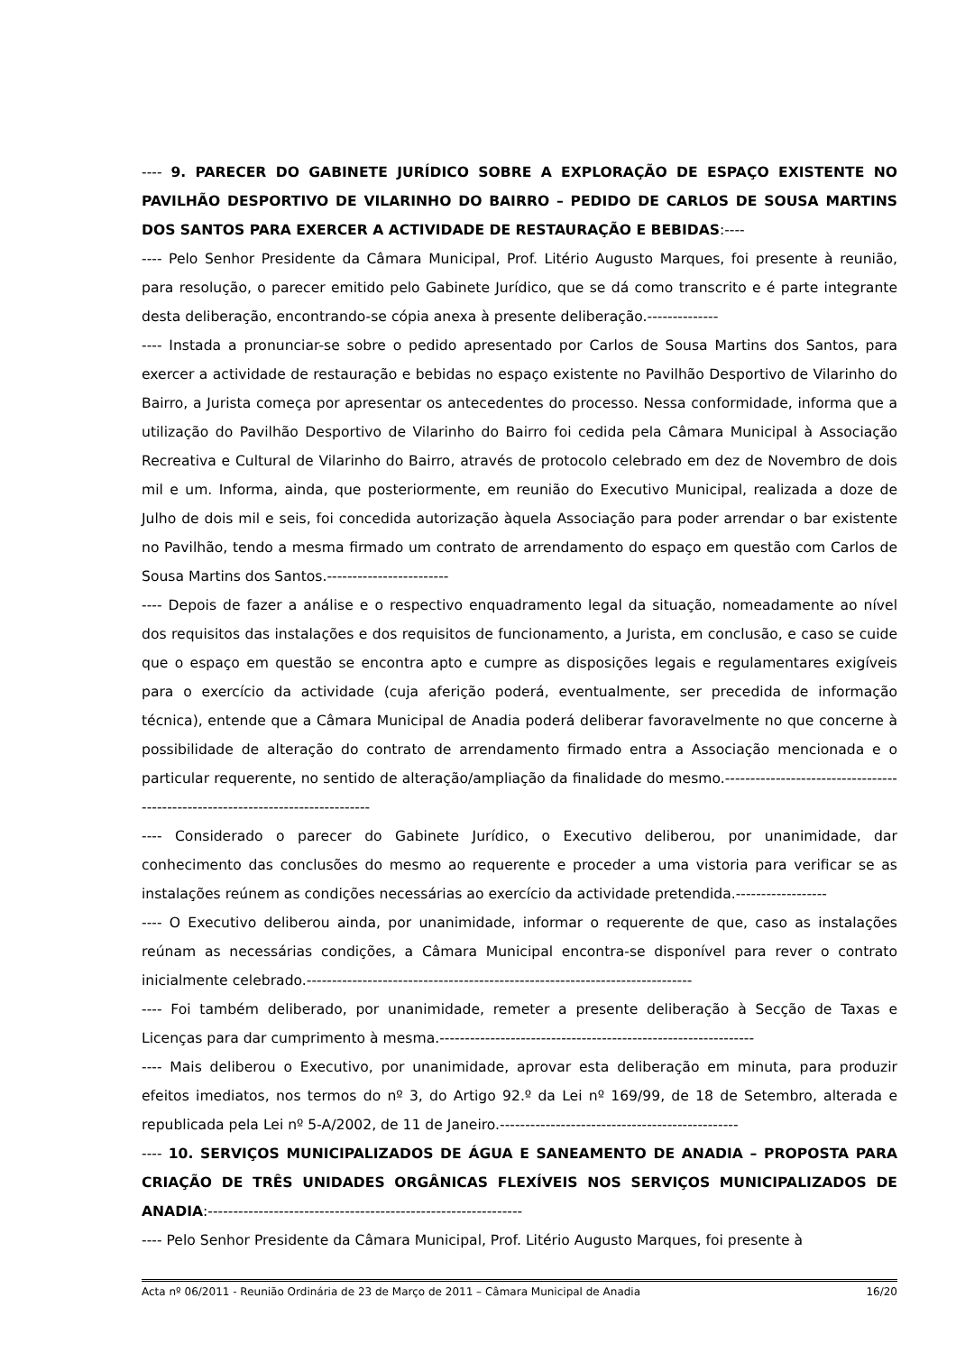---- 9. PARECER DO GABINETE JURÍDICO SOBRE A EXPLORAÇÃO DE ESPAÇO EXISTENTE NO PAVILHÃO DESPORTIVO DE VILARINHO DO BAIRRO – PEDIDO DE CARLOS DE SOUSA MARTINS DOS SANTOS PARA EXERCER A ACTIVIDADE DE RESTAURAÇÃO E BEBIDAS:----
---- Pelo Senhor Presidente da Câmara Municipal, Prof. Litério Augusto Marques, foi presente à reunião, para resolução, o parecer emitido pelo Gabinete Jurídico, que se dá como transcrito e é parte integrante desta deliberação, encontrando-se cópia anexa à presente deliberação.--------------
---- Instada a pronunciar-se sobre o pedido apresentado por Carlos de Sousa Martins dos Santos, para exercer a actividade de restauração e bebidas no espaço existente no Pavilhão Desportivo de Vilarinho do Bairro, a Jurista começa por apresentar os antecedentes do processo. Nessa conformidade, informa que a utilização do Pavilhão Desportivo de Vilarinho do Bairro foi cedida pela Câmara Municipal à Associação Recreativa e Cultural de Vilarinho do Bairro, através de protocolo celebrado em dez de Novembro de dois mil e um. Informa, ainda, que posteriormente, em reunião do Executivo Municipal, realizada a doze de Julho de dois mil e seis, foi concedida autorização àquela Associação para poder arrendar o bar existente no Pavilhão, tendo a mesma firmado um contrato de arrendamento do espaço em questão com Carlos de Sousa Martins dos Santos.------------------------
---- Depois de fazer a análise e o respectivo enquadramento legal da situação, nomeadamente ao nível dos requisitos das instalações e dos requisitos de funcionamento, a Jurista, em conclusão, e caso se cuide que o espaço em questão se encontra apto e cumpre as disposições legais e regulamentares exigíveis para o exercício da actividade (cuja aferição poderá, eventualmente, ser precedida de informação técnica), entende que a Câmara Municipal de Anadia poderá deliberar favoravelmente no que concerne à possibilidade de alteração do contrato de arrendamento firmado entra a Associação mencionada e o particular requerente, no sentido de alteração/ampliação da finalidade do mesmo.-------------------------------------------------------------------------------
---- Considerado o parecer do Gabinete Jurídico, o Executivo deliberou, por unanimidade, dar conhecimento das conclusões do mesmo ao requerente e proceder a uma vistoria para verificar se as instalações reúnem as condições necessárias ao exercício da actividade pretendida.------------------
---- O Executivo deliberou ainda, por unanimidade, informar o requerente de que, caso as instalações reúnam as necessárias condições, a Câmara Municipal encontra-se disponível para rever o contrato inicialmente celebrado.----------------------------------------------------------------------------
---- Foi também deliberado, por unanimidade, remeter a presente deliberação à Secção de Taxas e Licenças para dar cumprimento à mesma.--------------------------------------------------------------
---- Mais deliberou o Executivo, por unanimidade, aprovar esta deliberação em minuta, para produzir efeitos imediatos, nos termos do nº 3, do Artigo 92.º da Lei nº 169/99, de 18 de Setembro, alterada e republicada pela Lei nº 5-A/2002, de 11 de Janeiro.-----------------------------------------------
---- 10. SERVIÇOS MUNICIPALIZADOS DE ÁGUA E SANEAMENTO DE ANADIA – PROPOSTA PARA CRIAÇÃO DE TRÊS UNIDADES ORGÂNICAS FLEXÍVEIS NOS SERVIÇOS MUNICIPALIZADOS DE ANADIA:--------------------------------------------------------------
---- Pelo Senhor Presidente da Câmara Municipal, Prof. Litério Augusto Marques, foi presente à
Acta nº 06/2011 - Reunião Ordinária de 23 de Março de 2011 – Câmara Municipal de Anadia 16/20